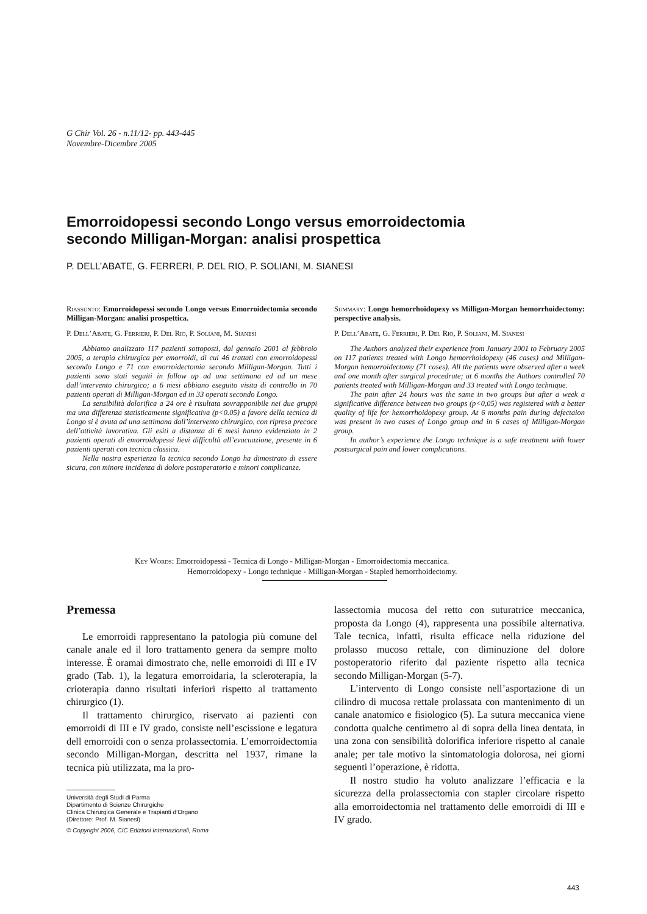G Chir Vol. 26 - n.11/12- pp. 443-445
Novembre-Dicembre 2005
Emorroidopessi secondo Longo versus emorroidectomia
secondo Milligan-Morgan: analisi prospettica
P. DELL’ABATE, G. FERRERI, P. DEL RIO, P. SOLIANI, M. SIANESI
Riassunto: Emorroidopessi secondo Longo versus Emorroidectomia secondo Milligan-Morgan: analisi prospettica.
P. Dell’Abate, G. Ferrieri, P. Del Rio, P. Soliani, M. Sianesi
Abbiamo analizzato 117 pazienti sottoposti, dal gennaio 2001 al febbraio 2005, a terapia chirurgica per emorroidi, di cui 46 trattati con emorroidopessi secondo Longo e 71 con emorroidectomia secondo Milligan-Morgan. Tutti i pazienti sono stati seguiti in follow up ad una settimana ed ad un mese dall’intervento chirurgico; a 6 mesi abbiano eseguito visita di controllo in 70 pazienti operati di Milligan-Morgan ed in 33 operati secondo Longo.
La sensibilità dolorifica a 24 ore è risultata sovrapponibile nei due gruppi ma una differenza statisticamente significativa (p<0.05) a favore della tecnica di Longo si è avuta ad una settimana dall’intervento chirurgico, con ripresa precoce dell’attività lavorativa. Gli esiti a distanza di 6 mesi hanno evidenziato in 2 pazienti operati di emorroidopessi lievi difficoltà all’evacuazione, presente in 6 pazienti operati con tecnica classica.
Nella nostra esperienza la tecnica secondo Longo ha dimostrato di essere sicura, con minore incidenza di dolore postoperatorio e minori complicanze.
Summary: Longo hemorrhoidopexy vs Milligan-Morgan hemorrhoidectomy: perspective analysis.
P. Dell’Abate, G. Ferrieri, P. Del Rio, P. Soliani, M. Sianesi
The Authors analyzed their experience from January 2001 to February 2005 on 117 patients treated with Longo hemorrhoidopexy (46 cases) and Milligan-Morgan hemorroidectomy (71 cases). All the patients were observed after a week and one month after surgical procedrute; at 6 months the Authors controlled 70 patients treated with Milligan-Morgan and 33 treated with Longo technique.
The pain after 24 hours was the same in two groups but after a week a significative difference between two groups (p<0,05) was registered with a better quality of life for hemorrhoidopexy group. At 6 months pain during defectaion was present in two cases of Longo group and in 6 cases of Milligan-Morgan group.
In author’s experience the Longo technique is a safe treatment with lower postsurgical pain and lower complications.
Key Words: Emorroidopessi - Tecnica di Longo - Milligan-Morgan - Emorroidectomia meccanica.
Hemorroidopexy - Longo technique - Milligan-Morgan - Stapled hemorrhoidectomy.
Premessa
Le emorroidi rappresentano la patologia più comune del canale anale ed il loro trattamento genera da sempre molto interesse. È oramai dimostrato che, nelle emorroidi di III e IV grado (Tab. 1), la legatura emorroidaria, la scleroterapia, la crioterapia danno risultati inferiori rispetto al trattamento chirurgico (1).
Il trattamento chirurgico, riservato ai pazienti con emorroidi di III e IV grado, consiste nell’escissione e legatura dell emorroidi con o senza prolassectomia. L’emorroidectomia secondo Milligan-Morgan, descritta nel 1937, rimane la tecnica più utilizzata, ma la pro-
Università degli Studi di Parma
Dipartimento di Scienze Chirurgiche
Clinica Chirurgica Generale e Trapianti d’Organo
(Direttore: Prof. M. Sianesi)
© Copyright 2006, CIC Edizioni Internazionali, Roma
lassectomia mucosa del retto con suturatrice meccanica, proposta da Longo (4), rappresenta una possibile alternativa. Tale tecnica, infatti, risulta efficace nella riduzione del prolasso mucoso rettale, con diminuzione del dolore postoperatorio riferito dal paziente rispetto alla tecnica secondo Milligan-Morgan (5-7).
L’intervento di Longo consiste nell’asportazione di un cilindro di mucosa rettale prolassata con mantenimento di un canale anatomico e fisiologico (5). La sutura meccanica viene condotta qualche centimetro al di sopra della linea dentata, in una zona con sensibilità dolorifica inferiore rispetto al canale anale; per tale motivo la sintomatologia dolorosa, nei giorni seguenti l’operazione, è ridotta.
Il nostro studio ha voluto analizzare l’efficacia e la sicurezza della prolassectomia con stapler circolare rispetto alla emorroidectomia nel trattamento delle emorroidi di III e IV grado.
443